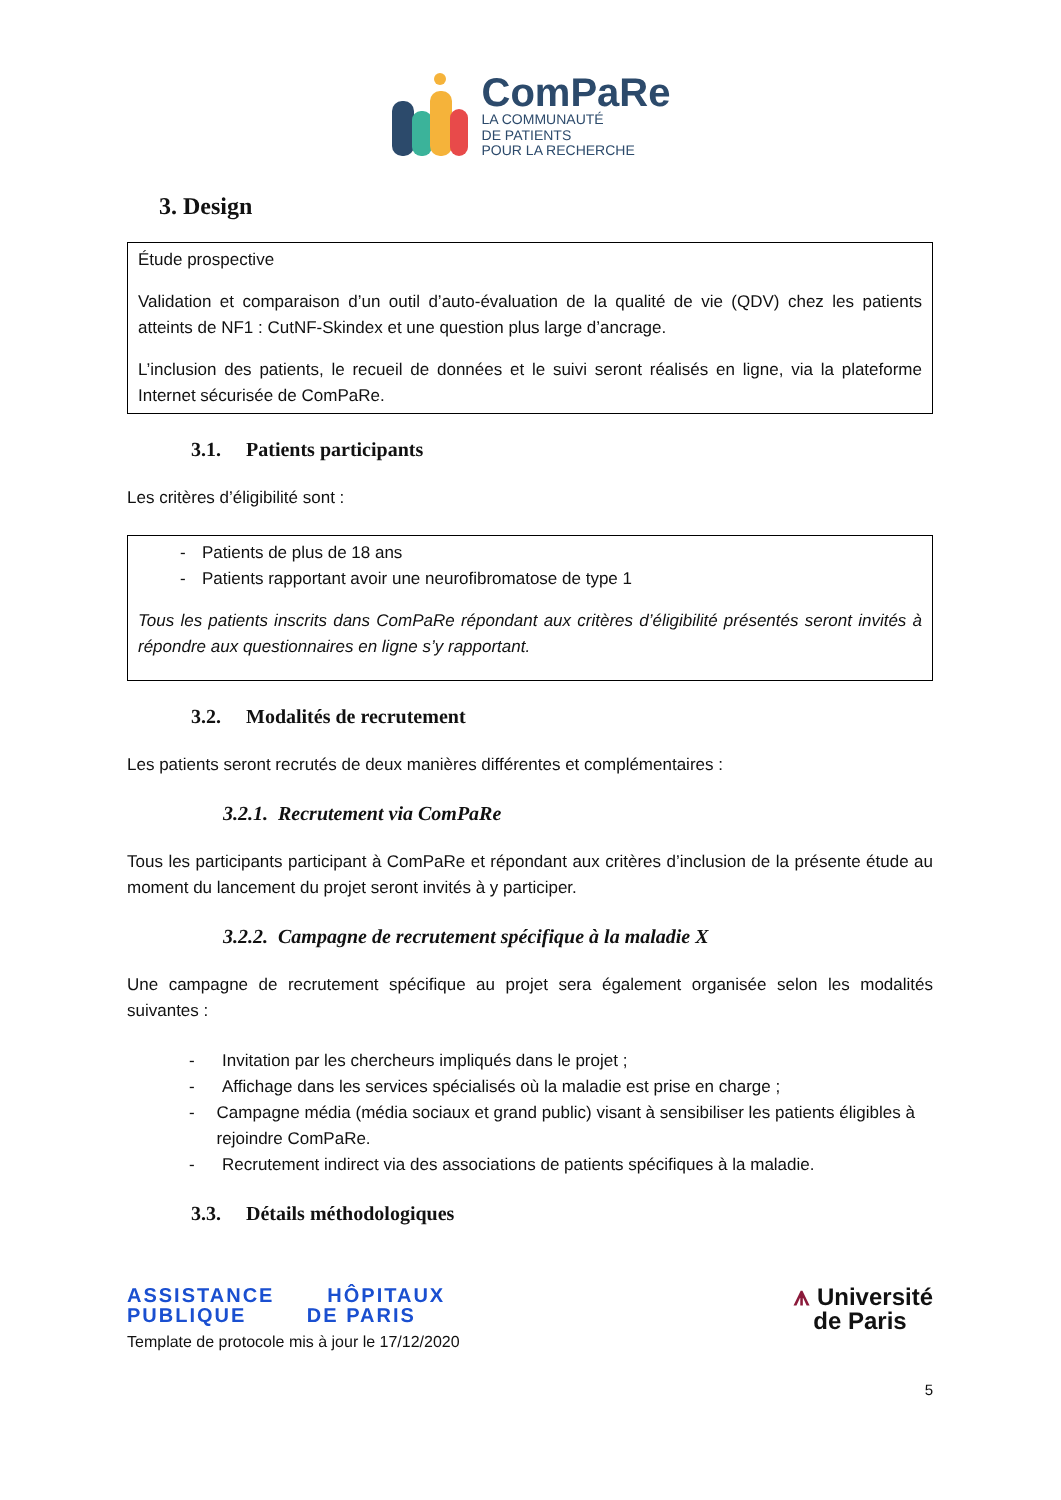ComPaRe
LA COMMUNAUTÉ
DE PATIENTS
POUR LA RECHERCHE
3. Design
Étude prospective
Validation et comparaison d’un outil d’auto-évaluation de la qualité de vie (QDV) chez les patients atteints de NF1 : CutNF-Skindex et une question plus large d’ancrage.
L’inclusion des patients, le recueil de données et le suivi seront réalisés en ligne, via la plateforme Internet sécurisée de ComPaRe.
3.1. Patients participants
Les critères d’éligibilité sont :
- Patients de plus de 18 ans
- Patients rapportant avoir une neurofibromatose de type 1
Tous les patients inscrits dans ComPaRe répondant aux critères d’éligibilité présentés seront invités à répondre aux questionnaires en ligne s’y rapportant.
3.2. Modalités de recrutement
Les patients seront recrutés de deux manières différentes et complémentaires :
3.2.1. Recrutement via ComPaRe
Tous les participants participant à ComPaRe et répondant aux critères d’inclusion de la présente étude au moment du lancement du projet seront invités à y participer.
3.2.2. Campagne de recrutement spécifique à la maladie X
Une campagne de recrutement spécifique au projet sera également organisée selon les modalités suivantes :
- Invitation par les chercheurs impliqués dans le projet ;
- Affichage dans les services spécialisés où la maladie est prise en charge ;
- Campagne média (média sociaux et grand public) visant à sensibiliser les patients éligibles à rejoindre ComPaRe.
- Recrutement indirect via des associations de patients spécifiques à la maladie.
3.3. Détails méthodologiques
ASSISTANCE HÔPITAUX
PUBLIQUE DE PARIS
Template de protocole mis à jour le 17/12/2020
⩚ Université
de Paris
5